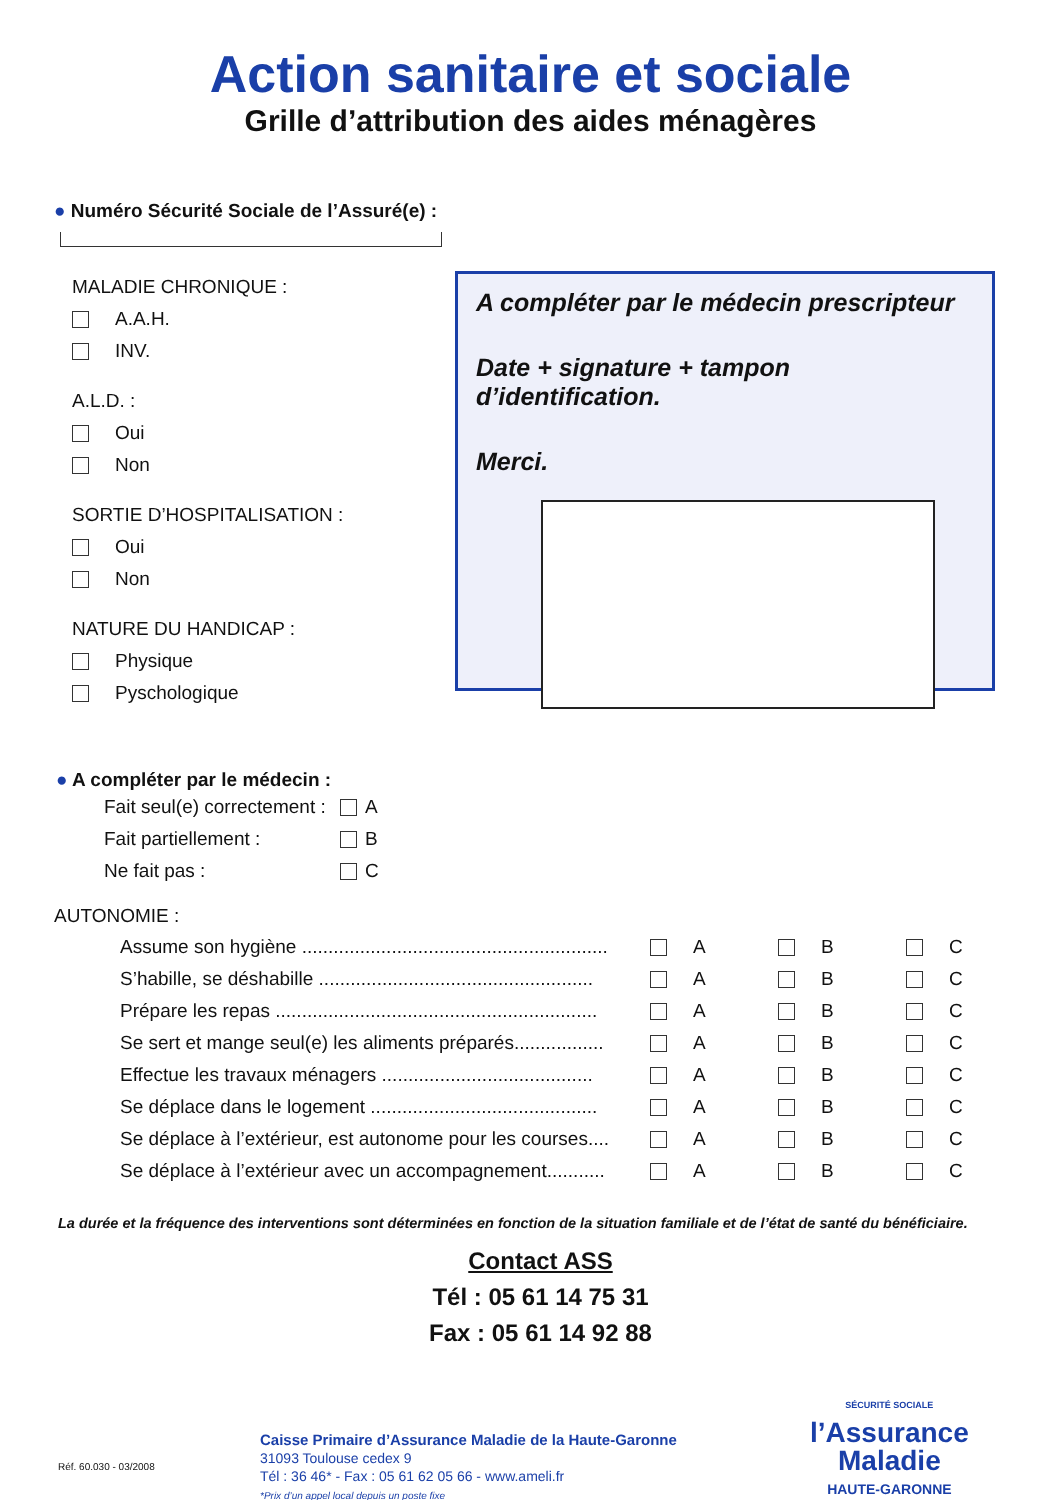Action sanitaire et sociale
Grille d’attribution des aides ménagères
● Numéro Sécurité Sociale de l’Assuré(e) :
MALADIE CHRONIQUE :
A.A.H.
INV.
A.L.D. :
Oui
Non
SORTIE D’HOSPITALISATION :
Oui
Non
NATURE DU HANDICAP :
Physique
Pyschologique
A compléter par le médecin prescripteur
Date + signature + tampon d’identification.
Merci.
● A compléter par le médecin :
Fait seul(e) correctement : A
Fait partiellement : B
Ne fait pas : C
AUTONOMIE :
| Assume son hygiène .......................................................... | A | B | C |
| S’habille, se déshabille .................................................... | A | B | C |
| Prépare les repas ............................................................. | A | B | C |
| Se sert et mange seul(e) les aliments préparés................. | A | B | C |
| Effectue les travaux ménagers ........................................ | A | B | C |
| Se déplace dans le logement ........................................... | A | B | C |
| Se déplace à l’extérieur, est autonome pour les courses.... | A | B | C |
| Se déplace à l’extérieur avec un accompagnement........... | A | B | C |
La durée et la fréquence des interventions sont déterminées en fonction de la situation familiale et de l’état de santé du bénéficiaire.
Contact ASS
Tél : 05 61 14 75 31
Fax : 05 61 14 92 88
Réf. 60.030 - 03/2008
Caisse Primaire d’Assurance Maladie de la Haute-Garonne
31093 Toulouse cedex 9
Tél : 36 46* - Fax : 05 61 62 05 66 - www.ameli.fr
*Prix d’un appel local depuis un poste fixe
SÉCURITÉ SOCIALE
l’Assurance
Maladie
HAUTE-GARONNE